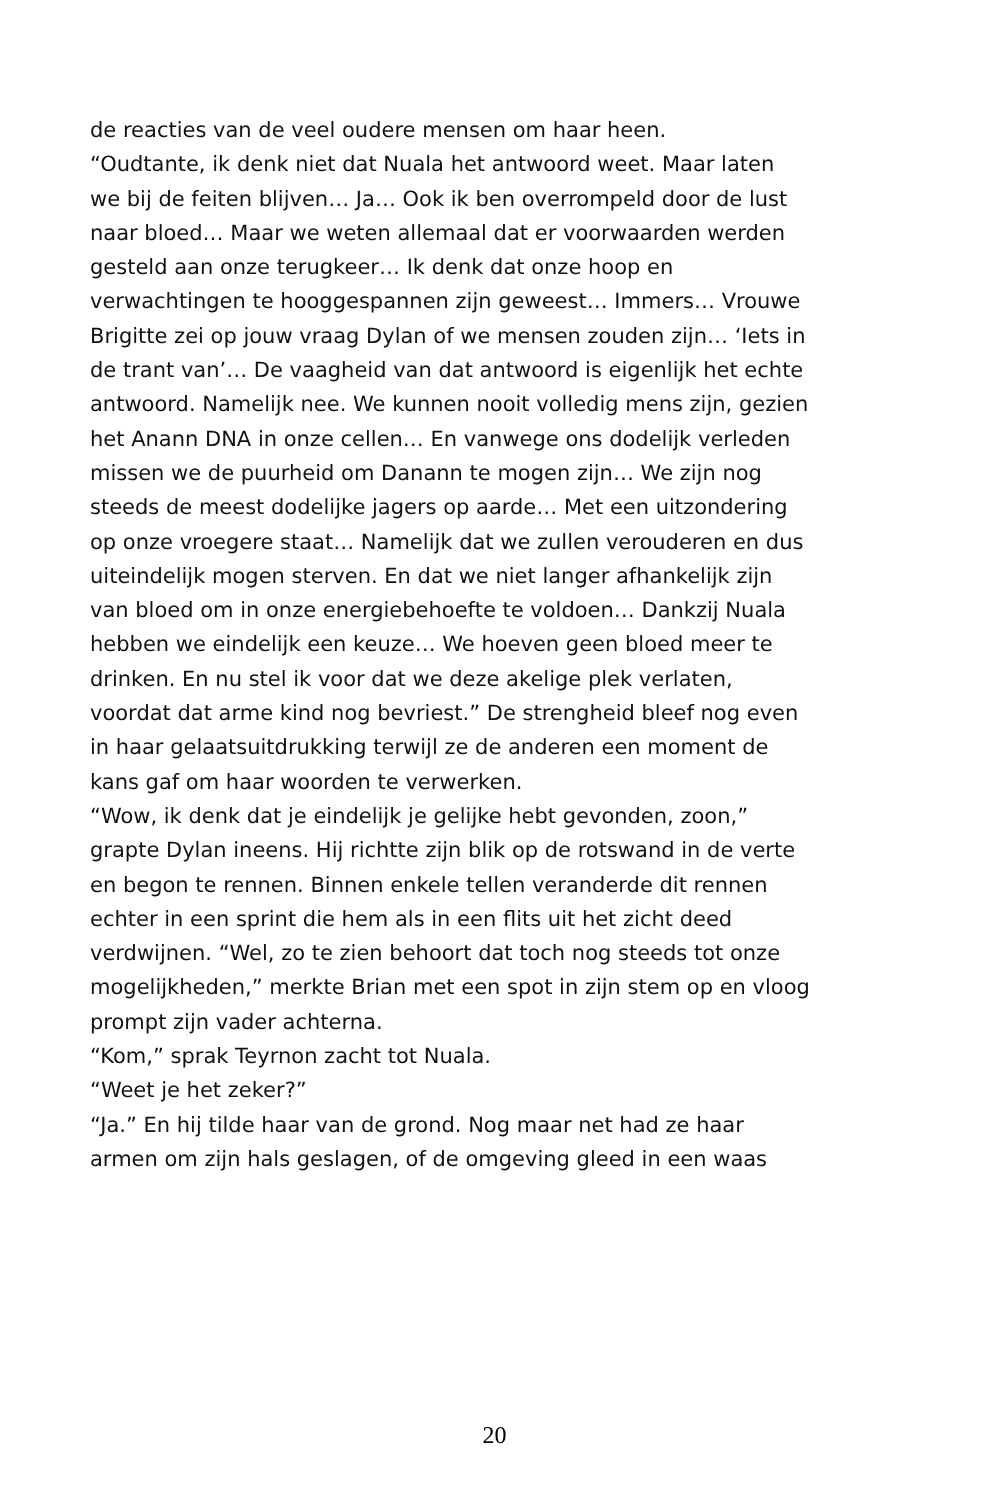de reacties van de veel oudere mensen om haar heen.
“Oudtante, ik denk niet dat Nuala het antwoord weet. Maar laten we bij de feiten blijven… Ja… Ook ik ben overrompeld door de lust naar bloed… Maar we weten allemaal dat er voorwaarden werden gesteld aan onze terugkeer… Ik denk dat onze hoop en verwachtingen te hooggespannen zijn geweest… Immers… Vrouwe Brigitte zei op jouw vraag Dylan of we mensen zouden zijn… ‘Iets in de trant van’… De vaagheid van dat antwoord is eigenlijk het echte antwoord. Namelijk nee. We kunnen nooit volledig mens zijn, gezien het Anann DNA in onze cellen… En vanwege ons dodelijk verleden missen we de puurheid om Danann te mogen zijn… We zijn nog steeds de meest dodelijke jagers op aarde… Met een uitzondering op onze vroegere staat… Namelijk dat we zullen verouderen en dus uiteindelijk mogen sterven. En dat we niet langer afhankelijk zijn van bloed om in onze energiebehoefte te voldoen… Dankzij Nuala hebben we eindelijk een keuze… We hoeven geen bloed meer te drinken. En nu stel ik voor dat we deze akelige plek verlaten, voordat dat arme kind nog bevriest.” De strengheid bleef nog even in haar gelaatsuitdrukking terwijl ze de anderen een moment de kans gaf om haar woorden te verwerken.
“Wow, ik denk dat je eindelijk je gelijke hebt gevonden, zoon,” grapte Dylan ineens. Hij richtte zijn blik op de rotswand in de verte en begon te rennen. Binnen enkele tellen veranderde dit rennen echter in een sprint die hem als in een flits uit het zicht deed verdwijnen. “Wel, zo te zien behoort dat toch nog steeds tot onze mogelijkheden,” merkte Brian met een spot in zijn stem op en vloog prompt zijn vader achterna.
“Kom,” sprak Teyrnon zacht tot Nuala.
“Weet je het zeker?”
“Ja.” En hij tilde haar van de grond. Nog maar net had ze haar armen om zijn hals geslagen, of de omgeving gleed in een waas
20